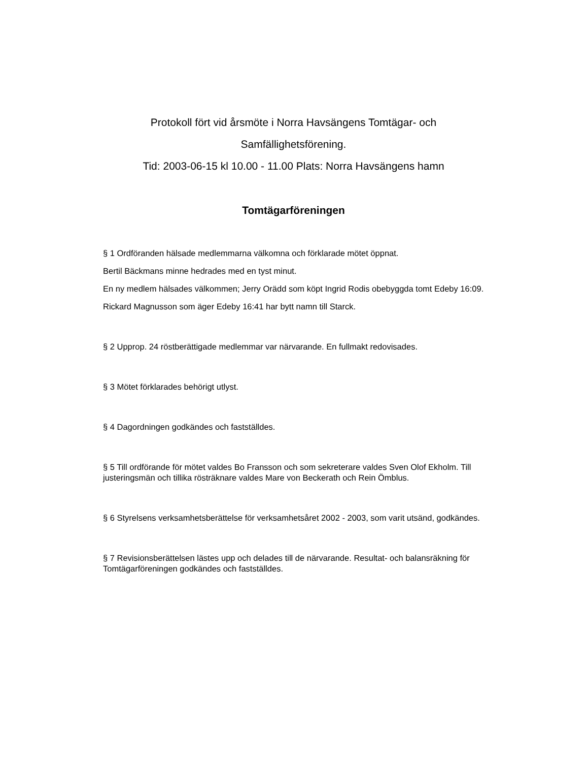Protokoll fört vid årsmöte i Norra Havsängens Tomtägar- och
Samfällighetsförening.
Tid: 2003-06-15 kl 10.00 - 11.00 Plats: Norra Havsängens hamn
Tomtägarföreningen
§ 1 Ordföranden hälsade medlemmarna välkomna och förklarade mötet öppnat.
Bertil Bäckmans minne hedrades med en tyst minut.
En ny medlem hälsades välkommen; Jerry Orädd som köpt Ingrid Rodis obebyggda tomt Edeby 16:09.
Rickard Magnusson som äger Edeby 16:41 har bytt namn till Starck.
§ 2 Upprop. 24 röstberättigade medlemmar var närvarande. En fullmakt redovisades.
§ 3 Mötet förklarades behörigt utlyst.
§ 4 Dagordningen godkändes och fastställdes.
§ 5 Till ordförande för mötet valdes Bo Fransson och som sekreterare valdes Sven Olof Ekholm. Till justeringsmän och tillika rösträknare valdes Mare von Beckerath och Rein Ömblus.
§ 6 Styrelsens verksamhetsberättelse för verksamhetsåret 2002 - 2003, som varit utsänd, godkändes.
§ 7 Revisionsberättelsen lästes upp och delades till de närvarande. Resultat- och balansräkning för Tomtägarföreningen godkändes och fastställdes.